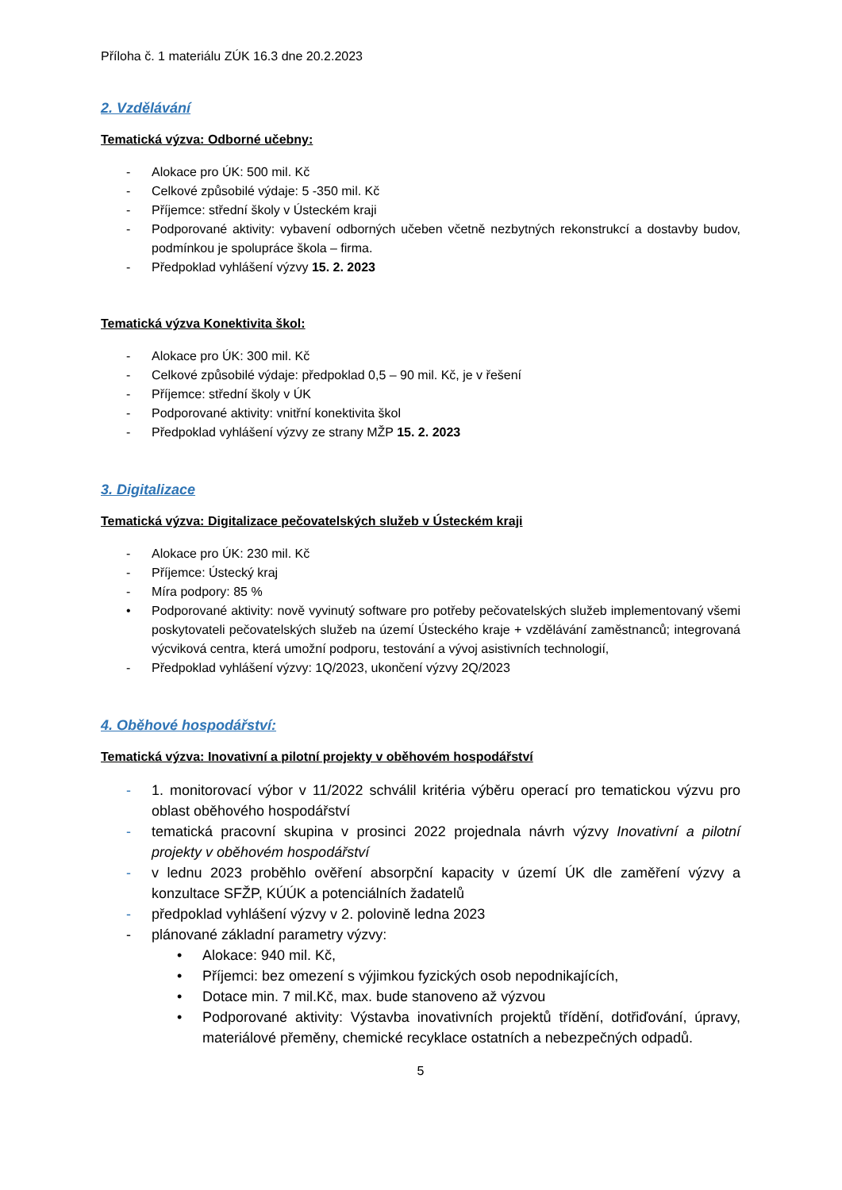Příloha č. 1 materiálu ZÚK 16.3 dne 20.2.2023
2. Vzdělávání
Tematická výzva: Odborné učebny:
- Alokace pro ÚK: 500 mil. Kč
- Celkové způsobilé výdaje: 5 -350 mil. Kč
- Příjemce: střední školy v Ústeckém kraji
- Podporované aktivity: vybavení odborných učeben včetně nezbytných rekonstrukcí a dostavby budov, podmínkou je spolupráce škola – firma.
- Předpoklad vyhlášení výzvy 15. 2. 2023
Tematická výzva Konektivita škol:
- Alokace pro ÚK: 300 mil. Kč
- Celkové způsobilé výdaje: předpoklad 0,5 – 90 mil. Kč, je v řešení
- Příjemce: střední školy v ÚK
- Podporované aktivity: vnitřní konektivita škol
- Předpoklad vyhlášení výzvy ze strany MŽP 15. 2. 2023
3. Digitalizace
Tematická výzva: Digitalizace pečovatelských služeb v Ústeckém kraji
- Alokace pro ÚK: 230 mil. Kč
- Příjemce: Ústecký kraj
- Míra podpory: 85 %
• Podporované aktivity: nově vyvinutý software pro potřeby pečovatelských služeb implementovaný všemi poskytovateli pečovatelských služeb na území Ústeckého kraje + vzdělávání zaměstnanců; integrovaná výcviková centra, která umožní podporu, testování a vývoj asistivních technologií,
- Předpoklad vyhlášení výzvy: 1Q/2023, ukončení výzvy 2Q/2023
4. Oběhové hospodářství:
Tematická výzva: Inovativní a pilotní projekty v oběhovém hospodářství
- 1. monitorovací výbor v 11/2022 schválil kritéria výběru operací pro tematickou výzvu pro oblast oběhového hospodářství
- tematická pracovní skupina v prosinci 2022 projednala návrh výzvy Inovativní a pilotní projekty v oběhovém hospodářství
- v lednu 2023 proběhlo ověření absorpční kapacity v území ÚK dle zaměření výzvy a konzultace SFŽP, KÚÚK a potenciálních žadatelů
- předpoklad vyhlášení výzvy v 2. polovině ledna 2023
- plánované základní parametry výzvy:
• Alokace: 940 mil. Kč,
• Příjemci: bez omezení s výjimkou fyzických osob nepodnikajících,
• Dotace min. 7 mil.Kč, max. bude stanoveno až výzvou
• Podporované aktivity: Výstavba inovativních projektů třídění, dotřiďování, úpravy, materiálové přeměny, chemické recyklace ostatních a nebezpečných odpadů.
5